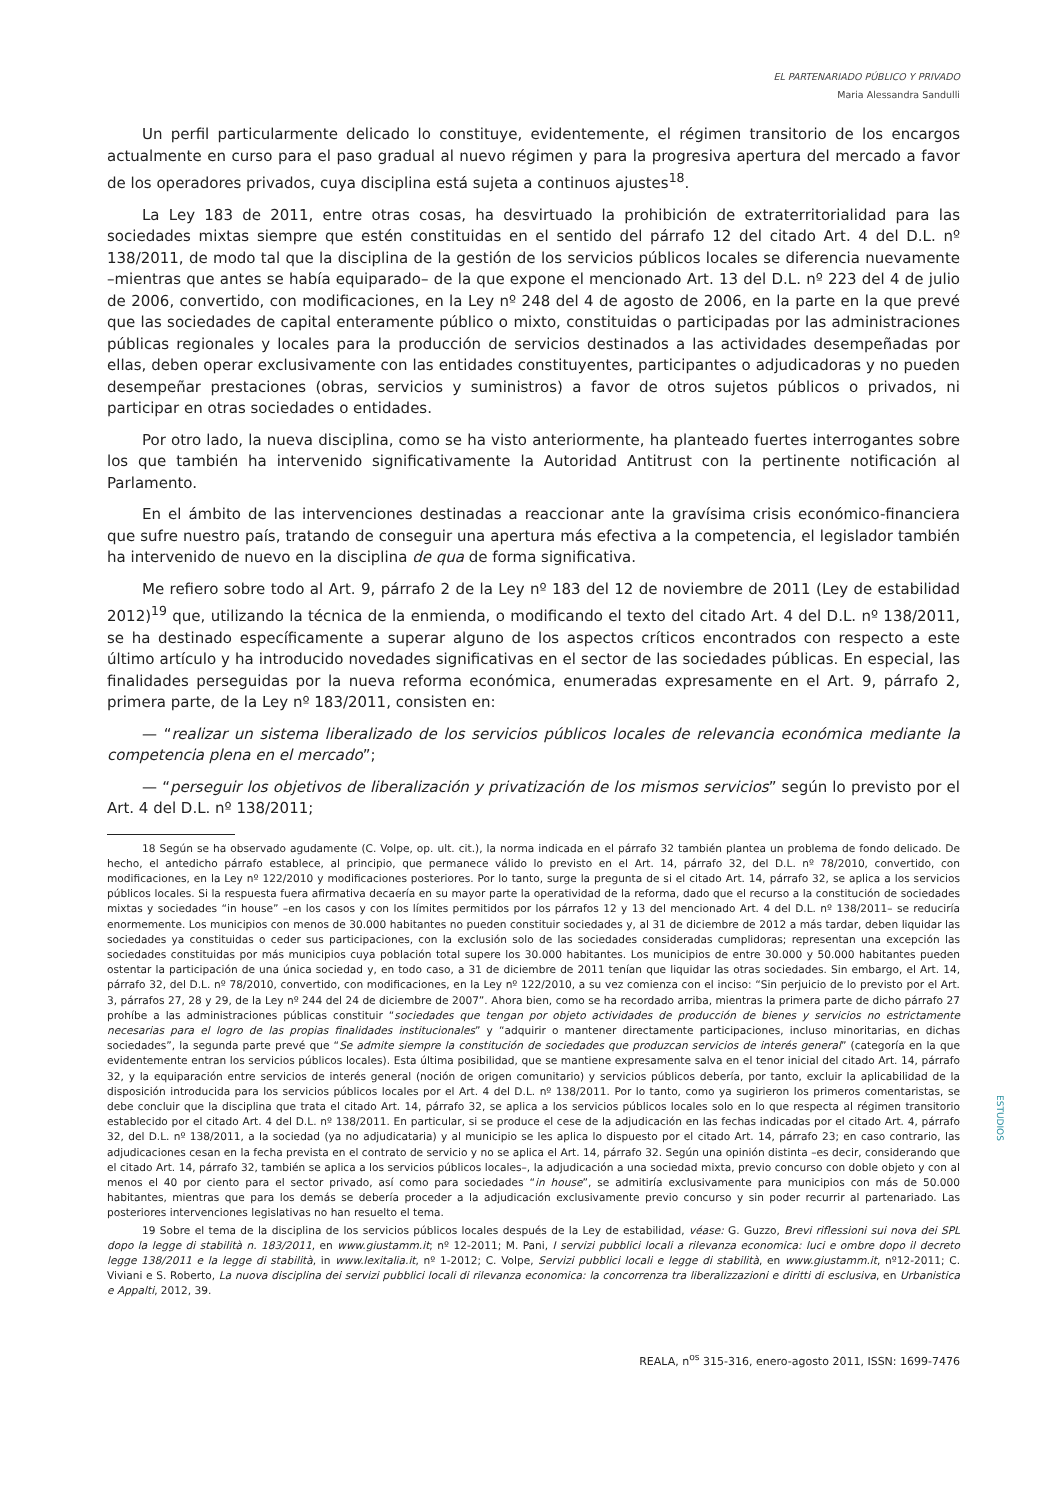EL PARTENARIADO PÚBLICO Y PRIVADO
Maria Alessandra Sandulli
Un perfil particularmente delicado lo constituye, evidentemente, el régimen transitorio de los encargos actualmente en curso para el paso gradual al nuevo régimen y para la progresiva apertura del mercado a favor de los operadores privados, cuya disciplina está sujeta a continuos ajustes<sup>18</sup>.
La Ley 183 de 2011, entre otras cosas, ha desvirtuado la prohibición de extraterritorialidad para las sociedades mixtas siempre que estén constituidas en el sentido del párrafo 12 del citado Art. 4 del D.L. nº 138/2011, de modo tal que la disciplina de la gestión de los servicios públicos locales se diferencia nuevamente –mientras que antes se había equiparado– de la que expone el mencionado Art. 13 del D.L. nº 223 del 4 de julio de 2006, convertido, con modificaciones, en la Ley nº 248 del 4 de agosto de 2006, en la parte en la que prevé que las sociedades de capital enteramente público o mixto, constituidas o participadas por las administraciones públicas regionales y locales para la producción de servicios destinados a las actividades desempeñadas por ellas, deben operar exclusivamente con las entidades constituyentes, participantes o adjudicadoras y no pueden desempeñar prestaciones (obras, servicios y suministros) a favor de otros sujetos públicos o privados, ni participar en otras sociedades o entidades.
Por otro lado, la nueva disciplina, como se ha visto anteriormente, ha planteado fuertes interrogantes sobre los que también ha intervenido significativamente la Autoridad Antitrust con la pertinente notificación al Parlamento.
En el ámbito de las intervenciones destinadas a reaccionar ante la gravísima crisis económico-financiera que sufre nuestro país, tratando de conseguir una apertura más efectiva a la competencia, el legislador también ha intervenido de nuevo en la disciplina de qua de forma significativa.
Me refiero sobre todo al Art. 9, párrafo 2 de la Ley nº 183 del 12 de noviembre de 2011 (Ley de estabilidad 2012)<sup>19</sup> que, utilizando la técnica de la enmienda, o modificando el texto del citado Art. 4 del D.L. nº 138/2011, se ha destinado específicamente a superar alguno de los aspectos críticos encontrados con respecto a este último artículo y ha introducido novedades significativas en el sector de las sociedades públicas. En especial, las finalidades perseguidas por la nueva reforma económica, enumeradas expresamente en el Art. 9, párrafo 2, primera parte, de la Ley nº 183/2011, consisten en:
— “realizar un sistema liberalizado de los servicios públicos locales de relevancia económica mediante la competencia plena en el mercado”;
— “perseguir los objetivos de liberalización y privatización de los mismos servicios” según lo previsto por el Art. 4 del D.L. nº 138/2011;
18 Según se ha observado agudamente (C. Volpe, op. ult. cit.), la norma indicada en el párrafo 32 también plantea un problema de fondo delicado. De hecho, el antedicho párrafo establece, al principio, que permanece válido lo previsto en el Art. 14, párrafo 32, del D.L. nº 78/2010, convertido, con modificaciones, en la Ley nº 122/2010 y modificaciones posteriores. Por lo tanto, surge la pregunta de si el citado Art. 14, párrafo 32, se aplica a los servicios públicos locales. Si la respuesta fuera afirmativa decaería en su mayor parte la operatividad de la reforma, dado que el recurso a la constitución de sociedades mixtas y sociedades “in house” –en los casos y con los límites permitidos por los párrafos 12 y 13 del mencionado Art. 4 del D.L. nº 138/2011– se reduciría enormemente. Los municipios con menos de 30.000 habitantes no pueden constituir sociedades y, al 31 de diciembre de 2012 a más tardar, deben liquidar las sociedades ya constituidas o ceder sus participaciones, con la exclusión solo de las sociedades consideradas cumplidoras; representan una excepción las sociedades constituidas por más municipios cuya población total supere los 30.000 habitantes. Los municipios de entre 30.000 y 50.000 habitantes pueden ostentar la participación de una única sociedad y, en todo caso, a 31 de diciembre de 2011 tenían que liquidar las otras sociedades. Sin embargo, el Art. 14, párrafo 32, del D.L. nº 78/2010, convertido, con modificaciones, en la Ley nº 122/2010, a su vez comienza con el inciso: “Sin perjuicio de lo previsto por el Art. 3, párrafos 27, 28 y 29, de la Ley nº 244 del 24 de diciembre de 2007”. Ahora bien, como se ha recordado arriba, mientras la primera parte de dicho párrafo 27 prohíbe a las administraciones públicas constituir “sociedades que tengan por objeto actividades de producción de bienes y servicios no estrictamente necesarias para el logro de las propias finalidades institucionales” y “adquirir o mantener directamente participaciones, incluso minoritarias, en dichas sociedades”, la segunda parte prevé que “Se admite siempre la constitución de sociedades que produzcan servicios de interés general” (categoría en la que evidentemente entran los servicios públicos locales). Esta última posibilidad, que se mantiene expresamente salva en el tenor inicial del citado Art. 14, párrafo 32, y la equiparación entre servicios de interés general (noción de origen comunitario) y servicios públicos debería, por tanto, excluir la aplicabilidad de la disposición introducida para los servicios públicos locales por el Art. 4 del D.L. nº 138/2011. Por lo tanto, como ya sugirieron los primeros comentaristas, se debe concluir que la disciplina que trata el citado Art. 14, párrafo 32, se aplica a los servicios públicos locales solo en lo que respecta al régimen transitorio establecido por el citado Art. 4 del D.L. nº 138/2011. En particular, si se produce el cese de la adjudicación en las fechas indicadas por el citado Art. 4, párrafo 32, del D.L. nº 138/2011, a la sociedad (ya no adjudicataria) y al municipio se les aplica lo dispuesto por el citado Art. 14, párrafo 23; en caso contrario, las adjudicaciones cesan en la fecha prevista en el contrato de servicio y no se aplica el Art. 14, párrafo 32. Según una opinión distinta –es decir, considerando que el citado Art. 14, párrafo 32, también se aplica a los servicios públicos locales–, la adjudicación a una sociedad mixta, previo concurso con doble objeto y con al menos el 40 por ciento para el sector privado, así como para sociedades “in house”, se admitiría exclusivamente para municipios con más de 50.000 habitantes, mientras que para los demás se debería proceder a la adjudicación exclusivamente previo concurso y sin poder recurrir al partenariado. Las posteriores intervenciones legislativas no han resuelto el tema.
19 Sobre el tema de la disciplina de los servicios públicos locales después de la Ley de estabilidad, véase: G. Guzzo, Brevi riflessioni sui nova dei SPL dopo la legge di stabilità n. 183/2011, en www.giustamm.it; nº 12-2011; M. Pani, I servizi pubblici locali a rilevanza economica: luci e ombre dopo il decreto legge 138/2011 e la legge di stabilità, in www.lexitalia.it, nº 1-2012; C. Volpe, Servizi pubblici locali e legge di stabilità, en www.giustamm.it, nº12-2011; C. Viviani e S. Roberto, La nuova disciplina dei servizi pubblici locali di rilevanza economica: la concorrenza tra liberalizzazioni e diritti di esclusiva, en Urbanistica e Appalti, 2012, 39.
REALA, n<sup>os</sup> 315-316, enero-agosto 2011, ISSN: 1699-7476
ESTUDIOS